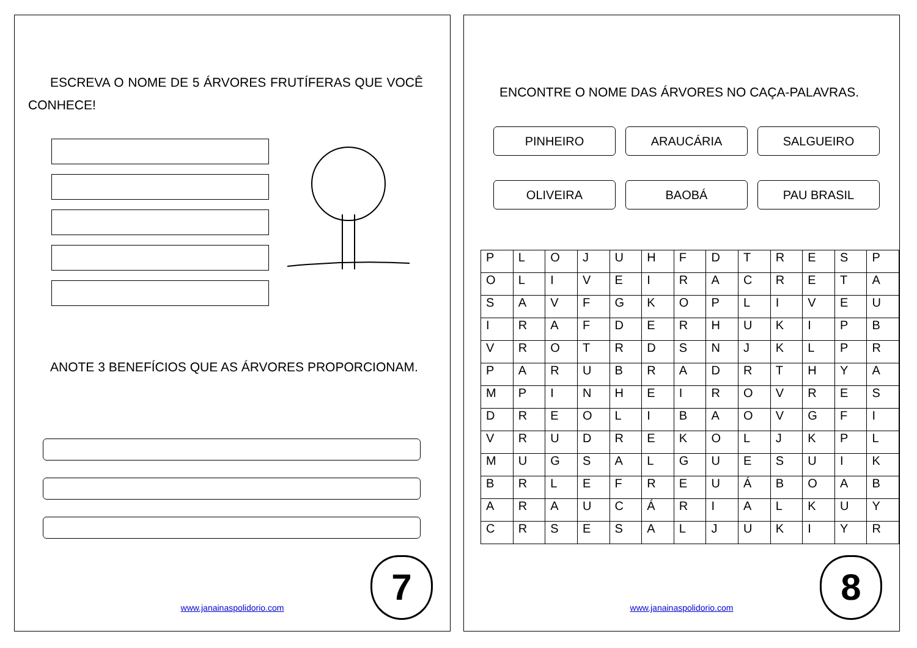ESCREVA O NOME DE 5 ÁRVORES FRUTÍFERAS QUE VOCÊ CONHECE!
ANOTE 3 BENEFÍCIOS QUE AS ÁRVORES PROPORCIONAM.
www.janainaspolidorio.com 7
ENCONTRE O NOME DAS ÁRVORES NO CAÇA-PALAVRAS.
PINHEIRO
ARAUCÁRIA
SALGUEIRO
OLIVEIRA
BAOBÁ
PAU BRASIL
| P | L | O | J | U | H | F | D | T | R | E | S | P |
| O | L | I | V | E | I | R | A | C | R | E | T | A |
| S | A | V | F | G | K | O | P | L | I | V | E | U |
| I | R | A | F | D | E | R | H | U | K | I | P | B |
| V | R | O | T | R | D | S | N | J | K | L | P | R |
| P | A | R | U | B | R | A | D | R | T | H | Y | A |
| M | P | I | N | H | E | I | R | O | V | R | E | S |
| D | R | E | O | L | I | B | A | O | V | G | F | I |
| V | R | U | D | R | E | K | O | L | J | K | P | L |
| M | U | G | S | A | L | G | U | E | S | U | I | K |
| B | R | L | E | F | R | E | U | Á | B | O | A | B |
| A | R | A | U | C | Á | R | I | A | L | K | U | Y |
| C | R | S | E | S | A | L | J | U | K | I | Y | R |
www.janainaspolidorio.com 8